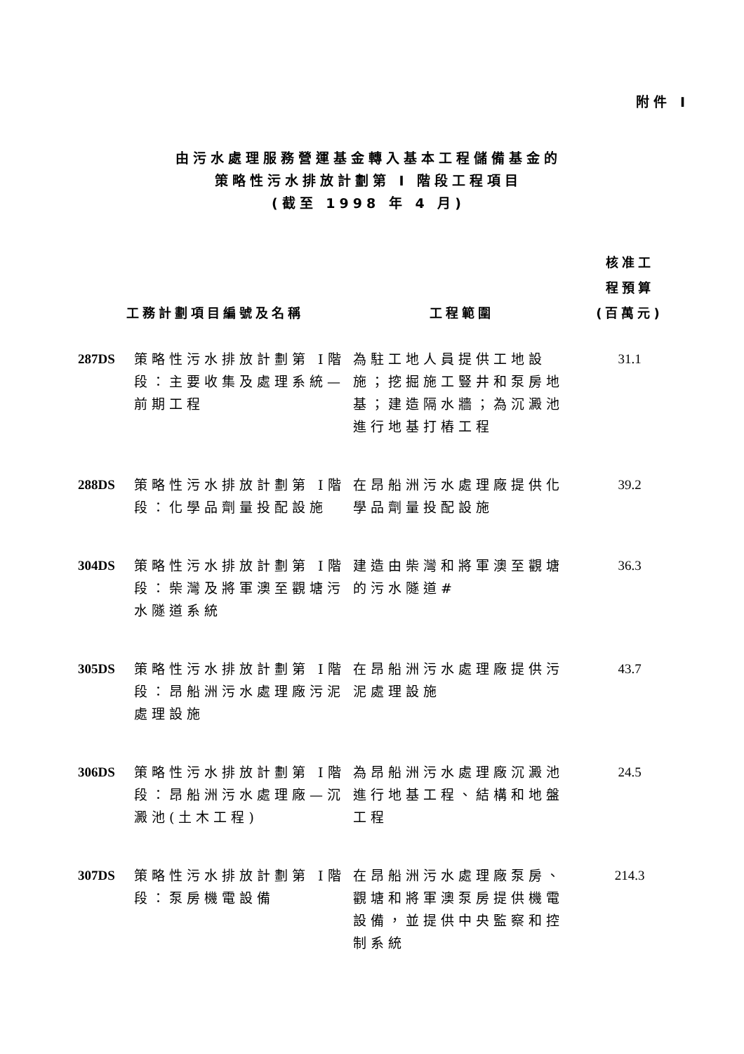附件 I
由污水處理服務營運基金轉入基本工程儲備基金的
策略性污水排放計劃第 I 階段工程項目
(截至 1998 年 4 月)
| 工務計劃項目編號及名稱 | | 工程範圍 | 核准工 程預算 (百萬元) |
| --- | --- | --- | --- |
| 287DS | 策略性污水排放計劃第 I階段：主要收集及處理系統—前期工程 | 為駐工地人員提供工地設施；挖掘施工豎井和泵房地基；建造隔水牆；為沉澱池進行地基打樁工程 | 31.1 |
| 288DS | 策略性污水排放計劃第 I階段：化學品劑量投配設施 | 在昂船洲污水處理廠提供化學品劑量投配設施 | 39.2 |
| 304DS | 策略性污水排放計劃第 I階段：柴灣及將軍澳至觀塘污水隧道系統 | 建造由柴灣和將軍澳至觀塘的污水隧道# | 36.3 |
| 305DS | 策略性污水排放計劃第 I階段：昂船洲污水處理廠污泥處理設施 | 在昂船洲污水處理廠提供污泥處理設施 | 43.7 |
| 306DS | 策略性污水排放計劃第 I階段：昂船洲污水處理廠—沉澱池(土木工程) | 為昂船洲污水處理廠沉澱池進行地基工程、結構和地盤工程 | 24.5 |
| 307DS | 策略性污水排放計劃第 I階段：泵房機電設備 | 在昂船洲污水處理廠泵房、觀塘和將軍澳泵房提供機電設備，並提供中央監察和控制系統 | 214.3 |